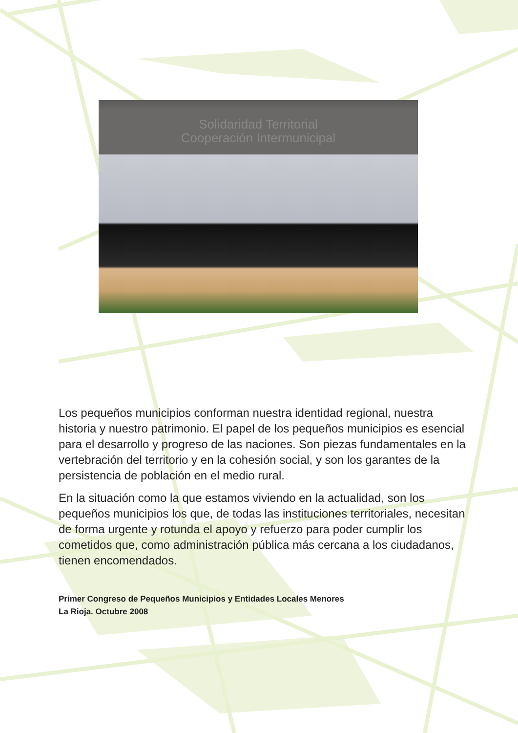Solidaridad Territorial
Cooperación Intermunicipal
Los pequeños municipios conforman nuestra identidad regional, nuestra historia y nuestro patrimonio. El papel de los pequeños municipios es esencial para el desarrollo y progreso de las naciones. Son piezas fundamentales en la vertebración del territorio y en la cohesión social, y son los garantes de la persistencia de población en el medio rural.
En la situación como la que estamos viviendo en la actualidad, son los pequeños municipios los que, de todas las instituciones territoriales, necesitan de forma urgente y rotunda el apoyo y refuerzo para poder cumplir los cometidos que, como administración pública más cercana a los ciudadanos, tienen encomendados.
Primer Congreso de Pequeños Municipios y Entidades Locales Menores
La Rioja. Octubre 2008